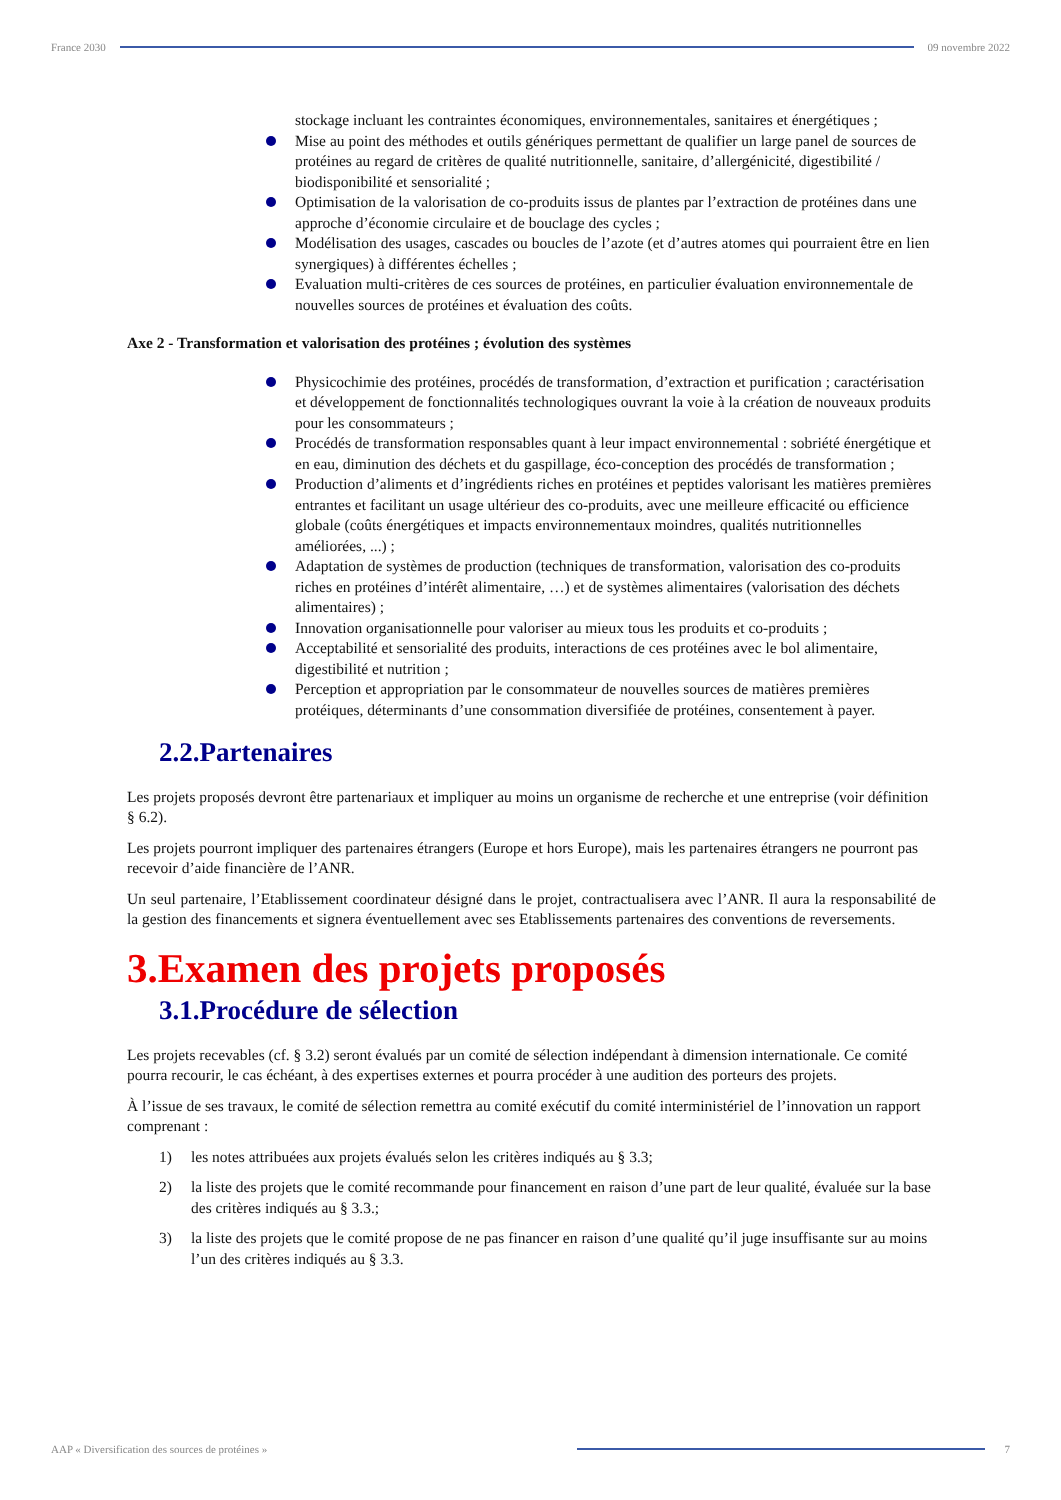France 2030 09 novembre 2022
stockage incluant les contraintes économiques, environnementales, sanitaires et énergétiques ;
Mise au point des méthodes et outils génériques permettant de qualifier un large panel de sources de protéines au regard de critères de qualité nutritionnelle, sanitaire, d’allergénicité, digestibilité / biodisponibilité et sensorialité ;
Optimisation de la valorisation de co-produits issus de plantes par l’extraction de protéines dans une approche d’économie circulaire et de bouclage des cycles ;
Modélisation des usages, cascades ou boucles de l’azote (et d’autres atomes qui pourraient être en lien synergiques) à différentes échelles ;
Evaluation multi-critères de ces sources de protéines, en particulier évaluation environnementale de nouvelles sources de protéines et évaluation des coûts.
Axe 2 - Transformation et valorisation des protéines ; évolution des systèmes
Physicochimie des protéines, procédés de transformation, d’extraction et purification ; caractérisation et développement de fonctionnalités technologiques ouvrant la voie à la création de nouveaux produits pour les consommateurs ;
Procédés de transformation responsables quant à leur impact environnemental : sobriété énergétique et en eau, diminution des déchets et du gaspillage, éco-conception des procédés de transformation ;
Production d’aliments et d’ingrédients riches en protéines et peptides valorisant les matières premières entrantes et facilitant un usage ultérieur des co-produits, avec une meilleure efficacité ou efficience globale (coûts énergétiques et impacts environnementaux moindres, qualités nutritionnelles améliorées, ...) ;
Adaptation de systèmes de production (techniques de transformation, valorisation des co-produits riches en protéines d’intérêt alimentaire, …) et de systèmes alimentaires (valorisation des déchets alimentaires) ;
Innovation organisationnelle pour valoriser au mieux tous les produits et co-produits ;
Acceptabilité et sensorialité des produits, interactions de ces protéines avec le bol alimentaire, digestibilité et nutrition ;
Perception et appropriation par le consommateur de nouvelles sources de matières premières protéiques, déterminants d’une consommation diversifiée de protéines, consentement à payer.
2.2.Partenaires
Les projets proposés devront être partenariaux et impliquer au moins un organisme de recherche et une entreprise (voir définition § 6.2).
Les projets pourront impliquer des partenaires étrangers (Europe et hors Europe), mais les partenaires étrangers ne pourront pas recevoir d’aide financière de l’ANR.
Un seul partenaire, l’Etablissement coordinateur désigné dans le projet, contractualisera avec l’ANR. Il aura la responsabilité de la gestion des financements et signera éventuellement avec ses Etablissements partenaires des conventions de reversements.
3.Examen des projets proposés
3.1.Procédure de sélection
Les projets recevables (cf. § 3.2) seront évalués par un comité de sélection indépendant à dimension internationale. Ce comité pourra recourir, le cas échéant, à des expertises externes et pourra procéder à une audition des porteurs des projets.
À l’issue de ses travaux, le comité de sélection remettra au comité exécutif du comité interministériel de l’innovation un rapport comprenant :
1) les notes attribuées aux projets évalués selon les critères indiqués au § 3.3;
2) la liste des projets que le comité recommande pour financement en raison d’une part de leur qualité, évaluée sur la base des critères indiqués au § 3.3.;
3) la liste des projets que le comité propose de ne pas financer en raison d’une qualité qu’il juge insuffisante sur au moins l’un des critères indiqués au § 3.3.
AAP « Diversification des sources de protéines »
7